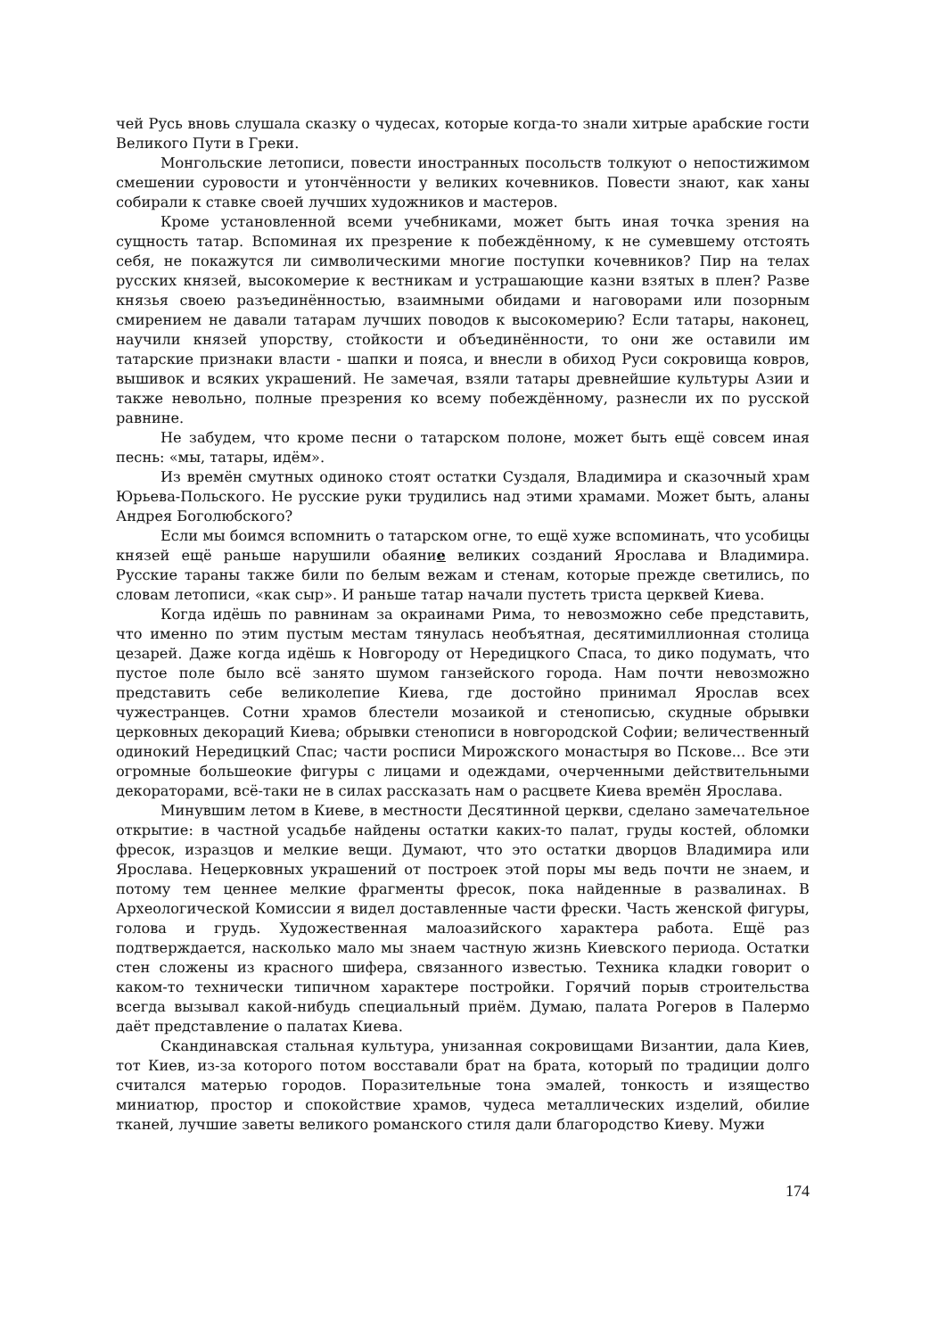чей Русь вновь слушала сказку о чудесах, которые когда-то знали хитрые арабские гости Великого Пути в Греки.
Монгольские летописи, повести иностранных посольств толкуют о непостижимом смешении суровости и утончённости у великих кочевников. Повести знают, как ханы собирали к ставке своей лучших художников и мастеров.
Кроме установленной всеми учебниками, может быть иная точка зрения на сущность татар. Вспоминая их презрение к побеждённому, к не сумевшему отстоять себя, не покажутся ли символическими многие поступки кочевников? Пир на телах русских князей, высокомерие к вестникам и устрашающие казни взятых в плен? Разве князья своею разъединённостью, взаимными обидами и наговорами или позорным смирением не давали татарам лучших поводов к высокомерию? Если татары, наконец, научили князей упорству, стойкости и объединённости, то они же оставили им татарские признаки власти - шапки и пояса, и внесли в обиход Руси сокровища ковров, вышивок и всяких украшений. Не замечая, взяли татары древнейшие культуры Азии и также невольно, полные презрения ко всему побеждённому, разнесли их по русской равнине.
Не забудем, что кроме песни о татарском полоне, может быть ещё совсем иная песнь: «мы, татары, идём».
Из времён смутных одиноко стоят остатки Суздаля, Владимира и сказочный храм Юрьева-Польского. Не русские руки трудились над этими храмами. Может быть, аланы Андрея Боголюбского?
Если мы боимся вспомнить о татарском огне, то ещё хуже вспоминать, что усобицы князей ещё раньше нарушили обаяние великих созданий Ярослава и Владимира. Русские тараны также били по белым вежам и стенам, которые прежде светились, по словам летописи, «как сыр». И раньше татар начали пустеть триста церквей Киева.
Когда идёшь по равнинам за окраинами Рима, то невозможно себе представить, что именно по этим пустым местам тянулась необъятная, десятимиллионная столица цезарей. Даже когда идёшь к Новгороду от Нередицкого Спаса, то дико подумать, что пустое поле было всё занято шумом ганзейского города. Нам почти невозможно представить себе великолепие Киева, где достойно принимал Ярослав всех чужестранцев. Сотни храмов блестели мозаикой и стенописью, скудные обрывки церковных декораций Киева; обрывки стенописи в новгородской Софии; величественный одинокий Нередицкий Спас; части росписи Мирожского монастыря во Пскове... Все эти огромные большеокие фигуры с лицами и одеждами, очерченными действительными декораторами, всё-таки не в силах рассказать нам о расцвете Киева времён Ярослава.
Минувшим летом в Киеве, в местности Десятинной церкви, сделано замечательное открытие: в частной усадьбе найдены остатки каких-то палат, груды костей, обломки фресок, изразцов и мелкие вещи. Думают, что это остатки дворцов Владимира или Ярослава. Нецерковных украшений от построек этой поры мы ведь почти не знаем, и потому тем ценнее мелкие фрагменты фресок, пока найденные в развалинах. В Археологической Комиссии я видел доставленные части фрески. Часть женской фигуры, голова и грудь. Художественная малоазийского характера работа. Ещё раз подтверждается, насколько мало мы знаем частную жизнь Киевского периода. Остатки стен сложены из красного шифера, связанного известью. Техника кладки говорит о каком-то технически типичном характере постройки. Горячий порыв строительства всегда вызывал какой-нибудь специальный приём. Думаю, палата Рогеров в Палермо даёт представление о палатах Киева.
Скандинавская стальная культура, унизанная сокровищами Византии, дала Киев, тот Киев, из-за которого потом восставали брат на брата, который по традиции долго считался матерью городов. Поразительные тона эмалей, тонкость и изящество миниатюр, простор и спокойствие храмов, чудеса металлических изделий, обилие тканей, лучшие заветы великого романского стиля дали благородство Киеву. Мужи
174